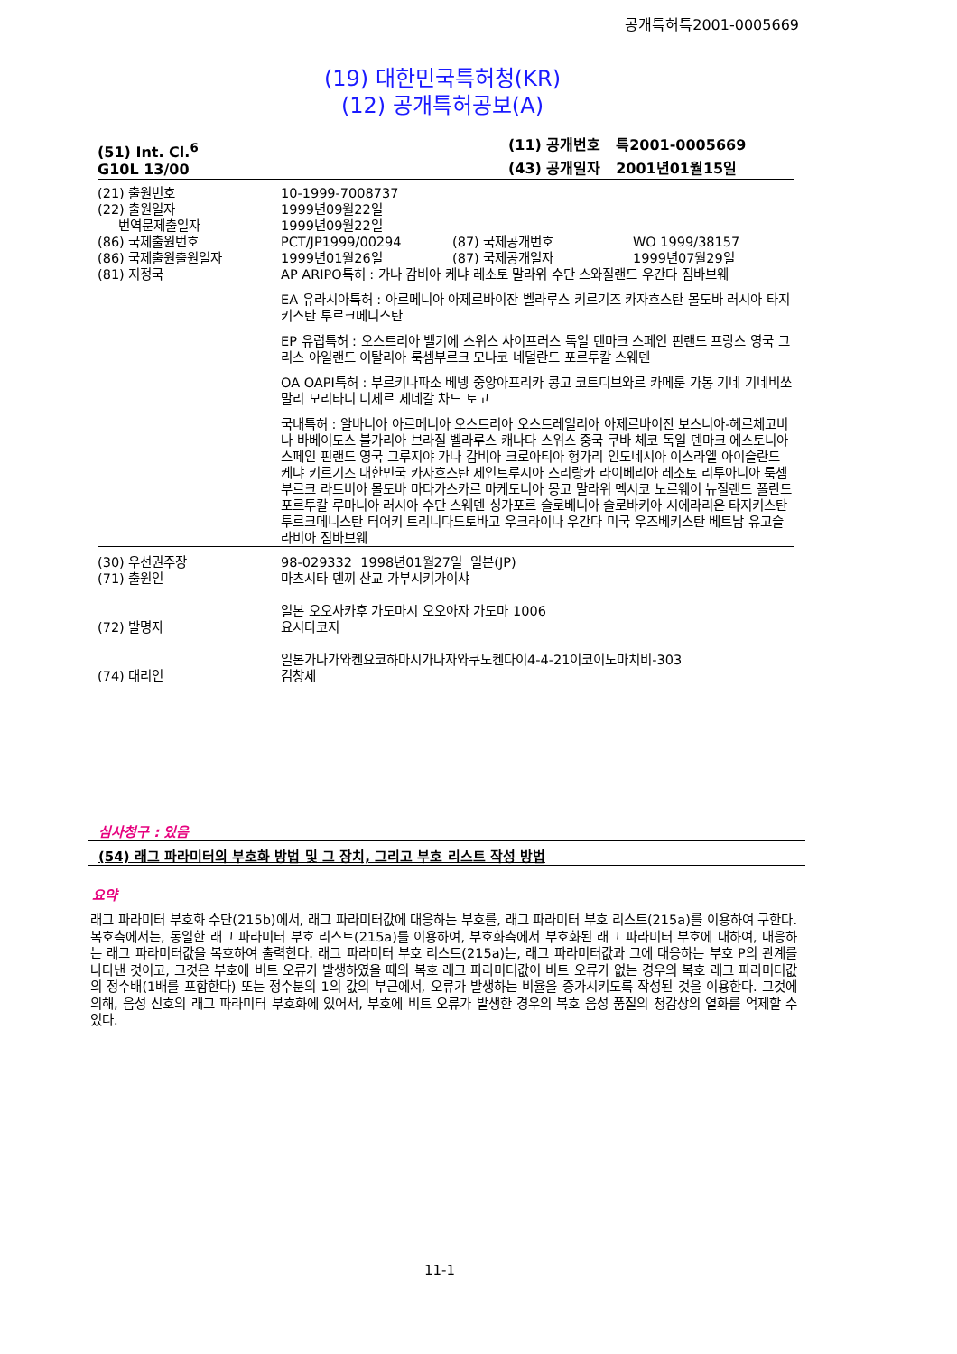공개특허특2001-0005669
(19) 대한민국특허청(KR)
(12) 공개특허공보(A)
(51) Int. Cl.<sup>6</sup>
G10L 13/00
(11) 공개번호 특2001-0005669
(43) 공개일자 2001년01월15일
| (21) 출원번호 | 10-1999-7008737 | | |
| (22) 출원일자 | 1999년09월22일 | | |
| 번역문제출일자 | 1999년09월22일 | | |
| (86) 국제출원번호 | PCT/JP1999/00294 | (87) 국제공개번호 | WO 1999/38157 |
| (86) 국제출원출원일자 | 1999년01월26일 | (87) 국제공개일자 | 1999년07월29일 |
| (81) 지정국 | AP ARIPO특허 : 가나 감비아 케냐 레소토 말라위 수단 스와질랜드 우간다 짐바브웨 EA 유라시아특허 : 아르메니아 아제르바이잔 벨라루스 키르기즈 카자흐스탄 몰도바 러시아 타지키스탄 투르크메니스탄 EP 유럽특허 : 오스트리아 벨기에 스위스 사이프러스 독일 덴마크 스페인 핀랜드 프랑스 영국 그리스 아일랜드 이탈리아 룩셈부르크 모나코 네덜란드 포르투칼 스웨덴 OA OAPI특허 : 부르키나파소 베넹 중앙아프리카 콩고 코트디브와르 카메룬 가봉 기네 기네비쏘 말리 모리타니 니제르 세네갈 차드 토고 국내특허 : 알바니아 아르메니아 오스트리아 오스트레일리아 아제르바이잔 보스니아-헤르체고비나 바베이도스 불가리아 브라질 벨라루스 캐나다 스위스 중국 쿠바 체코 독일 덴마크 에스토니아 스페인 핀랜드 영국 그루지야 가나 감비아 크로아티아 헝가리 인도네시아 이스라엘 아이슬란드 케냐 키르기즈 대한민국 카자흐스탄 세인트루시아 스리랑카 라이베리아 레소토 리투아니아 룩셈부르크 라트비아 몰도바 마다가스카르 마케도니아 몽고 말라위 멕시코 노르웨이 뉴질랜드 폴란드 포르투칼 루마니아 러시아 수단 스웨덴 싱가포르 슬로베니아 슬로바키아 시에라리온 타지키스탄 투르크메니스탄 터어키 트리니다드토바고 우크라이나 우간다 미국 우즈베키스탄 베트남 유고슬라비아 짐바브웨 | | |
| (30) 우선권주장 | 98-029332 1998년01월27일 일본(JP) | | |
| (71) 출원인 | 마츠시타 덴끼 산교 가부시키가이샤 일본 오오사카후 가도마시 오오아자 가도마 1006 | | |
| (72) 발명자 | 요시다코지 일본가나가와켄요코하마시가나자와쿠노켄다이4-4-21이코이노마치비-303 | | |
| (74) 대리인 | 김창세 | | |
심사청구 : 있음
(54) 래그 파라미터의 부호화 방법 및 그 장치, 그리고 부호 리스트 작성 방법
요약
래그 파라미터 부호화 수단(215b)에서, 래그 파라미터값에 대응하는 부호를, 래그 파라미터 부호 리스트(215a)를 이용하여 구한다. 복호측에서는, 동일한 래그 파라미터 부호 리스트(215a)를 이용하여, 부호화측에서 부호화된 래그 파라미터 부호에 대하여, 대응하는 래그 파라미터값을 복호하여 출력한다. 래그 파라미터 부호 리스트(215a)는, 래그 파라미터값과 그에 대응하는 부호 P의 관계를 나타낸 것이고, 그것은 부호에 비트 오류가 발생하였을 때의 복호 래그 파라미터값이 비트 오류가 없는 경우의 복호 래그 파라미터값의 정수배(1배를 포함한다) 또는 정수분의 1의 값의 부근에서, 오류가 발생하는 비율을 증가시키도록 작성된 것을 이용한다. 그것에 의해, 음성 신호의 래그 파라미터 부호화에 있어서, 부호에 비트 오류가 발생한 경우의 복호 음성 품질의 청감상의 열화를 억제할 수 있다.
11-1